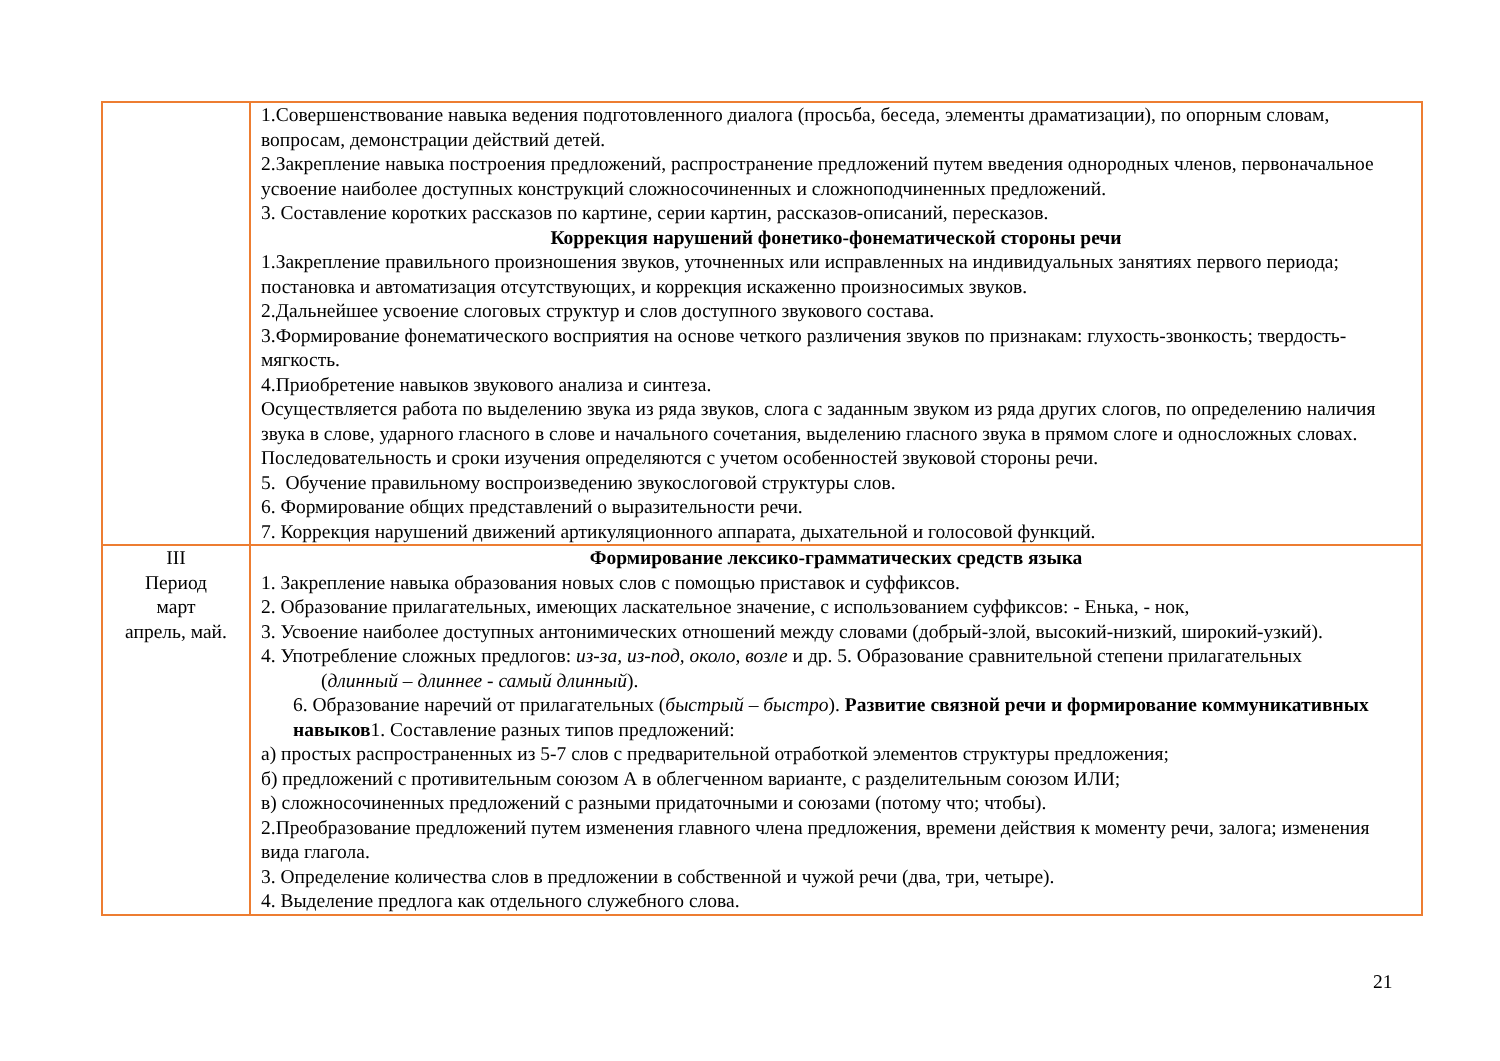| | 1.Совершенствование навыка ведения подготовленного диалога (просьба, беседа, элементы драматизации), по опорным словам, вопросам, демонстрации действий детей. 2.Закрепление навыка построения предложений, распространение предложений путем введения однородных членов, первоначальное усвоение наиболее доступных конструкций сложносочиненных и сложноподчиненных предложений. 3. Составление коротких рассказов по картине, серии картин, рассказов-описаний, пересказов. Коррекция нарушений фонетико-фонематической стороны речи 1.Закрепление правильного произношения звуков, уточненных или исправленных на индивидуальных занятиях первого периода; постановка и автоматизация отсутствующих, и коррекция искаженно произносимых звуков. 2.Дальнейшее усвоение слоговых структур и слов доступного звукового состава. 3.Формирование фонематического восприятия на основе четкого различения звуков по признакам: глухость-звонкость; твердость-мягкость. 4.Приобретение навыков звукового анализа и синтеза. Осуществляется работа по выделению звука из ряда звуков, слога с заданным звуком из ряда других слогов, по определению наличия звука в слове, ударного гласного в слове и начального сочетания, выделению гласного звука в прямом слоге и односложных словах. Последовательность и сроки изучения определяются с учетом особенностей звуковой стороны речи. 5. Обучение правильному воспроизведению звукослоговой структуры слов. 6. Формирование общих представлений о выразительности речи. 7. Коррекция нарушений движений артикуляционного аппарата, дыхательной и голосовой функций. |
| III Период март апрель, май. | Формирование лексико-грамматических средств языка 1. Закрепление навыка образования новых слов с помощью приставок и суффиксов. 2. Образование прилагательных, имеющих ласкательное значение, с использованием суффиксов: - Енька, - нок, 3. Усвоение наиболее доступных антонимических отношений между словами (добрый-злой, высокий-низкий, широкий-узкий). 4. Употребление сложных предлогов: из-за, из-под, около, возле и др. 5. Образование сравнительной степени прилагательных ( длинный – длиннее - самый длинный ). 6. Образование наречий от прилагательных ( быстрый – быстро ). Развитие связной речи и формирование коммуникативных навыков 1. Составление разных типов предложений: а) простых распространенных из 5-7 слов с предварительной отработкой элементов структуры предложения; б) предложений с противительным союзом А в облегченном варианте, с разделительным союзом ИЛИ; в) сложносочиненных предложений с разными придаточными и союзами (потому что; чтобы). 2.Преобразование предложений путем изменения главного члена предложения, времени действия к моменту речи, залога; изменения вида глагола. 3. Определение количества слов в предложении в собственной и чужой речи (два, три, четыре). 4. Выделение предлога как отдельного служебного слова. |
21